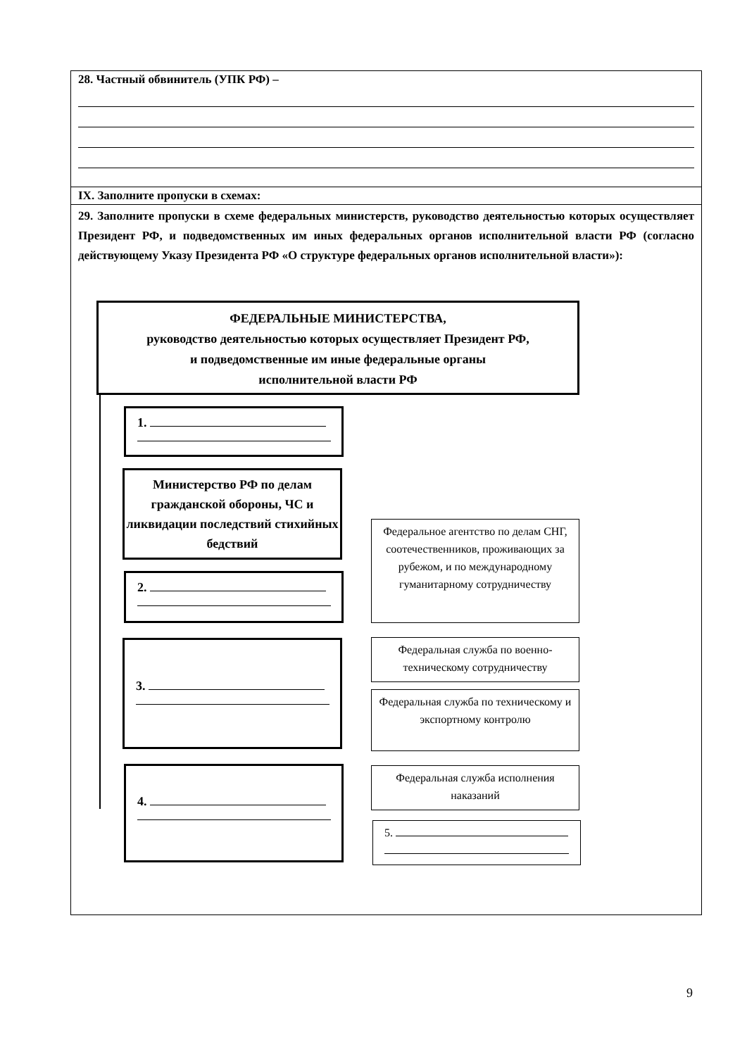| 28. Частный обвинитель (УПК РФ) – |
| IX. Заполните пропуски в схемах: |
| 29. Заполните пропуски в схеме федеральных министерств, руководство деятельностью которых осуществляет Президент РФ, и подведомственных им иных федеральных органов исполнительной власти РФ (согласно действующему Указу Президента РФ «О структуре федеральных органов исполнительной власти»): ФЕДЕРАЛЬНЫЕ МИНИСТЕРСТВА, руководство деятельностью которых осуществляет Президент РФ, и подведомственные им иные федеральные органы исполнительной власти РФ 1. Министерство РФ по делам гражданской обороны, ЧС и ликвидации последствий стихийных бедствий 2. 3. 4. Федеральное агентство по делам СНГ, соотечественников, проживающих за рубежом, и по международному гуманитарному сотрудничеству Федеральная служба по военно-техническому сотрудничеству Федеральная служба по техническому и экспортному контролю Федеральная служба исполнения наказаний 5. |
9